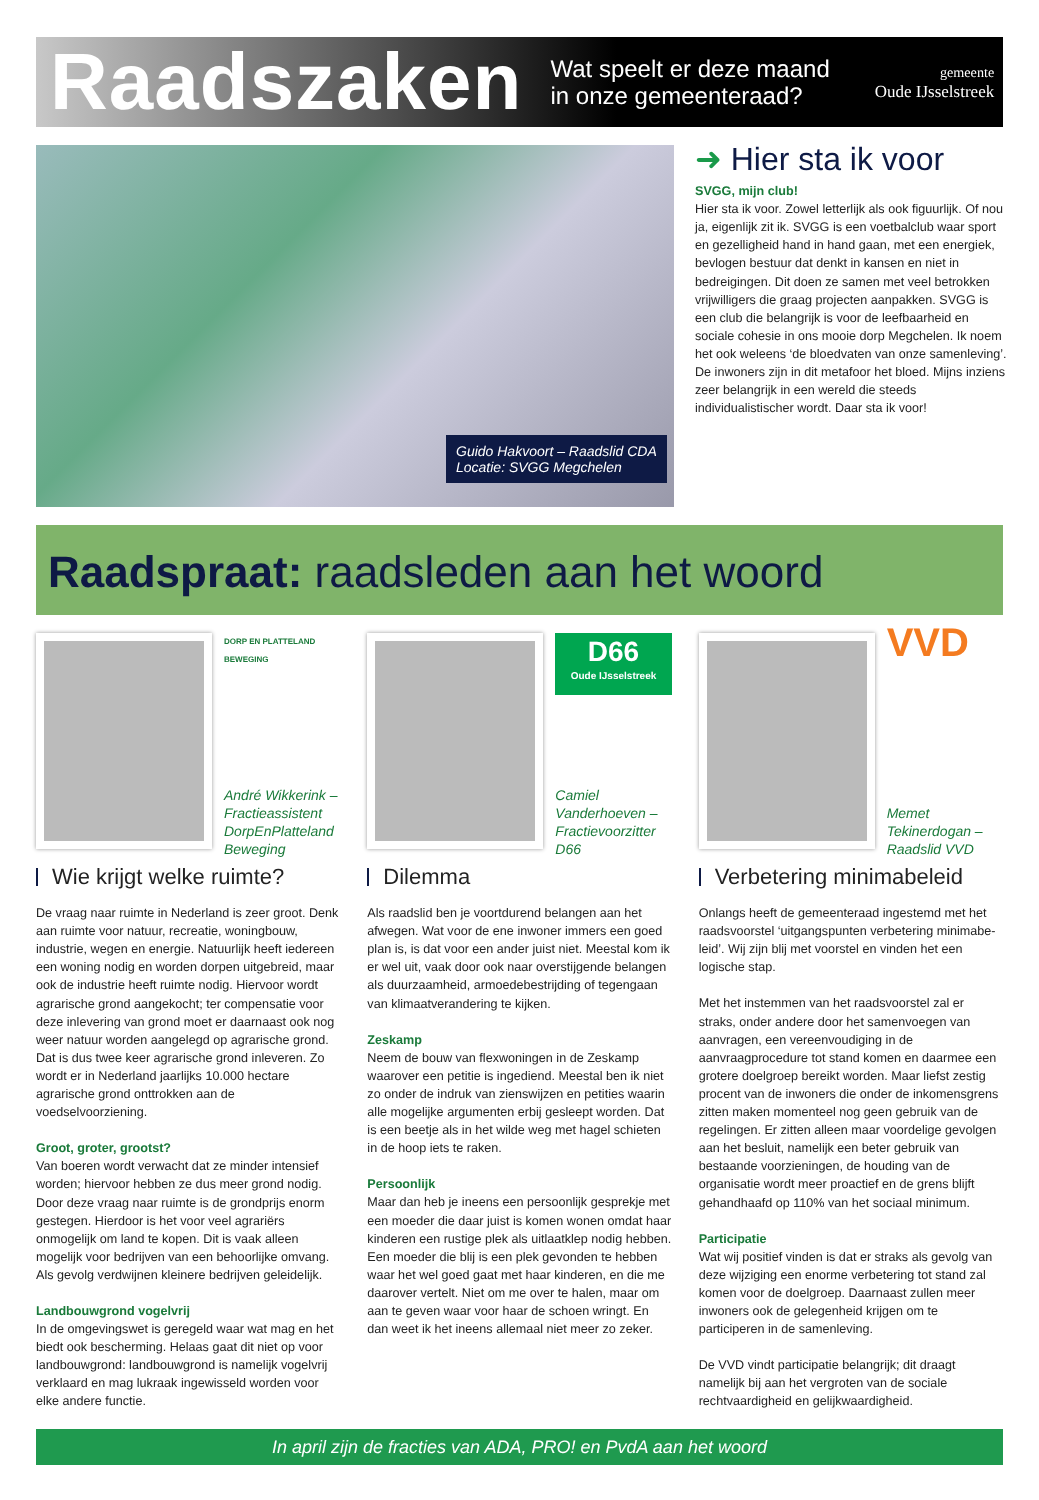Raadszaken
Wat speelt er deze maand
in onze gemeenteraad?
gemeente
Oude IJsselstreek
Guido Hakvoort – Raadslid CDA
Locatie: SVGG Megchelen
➜ Hier sta ik voor
SVGG, mijn club!
Hier sta ik voor. Zowel letterlijk als ook figuurlijk. Of nou ja, eigenlijk zit ik. SVGG is een voetbalclub waar sport en gezelligheid hand in hand gaan, met een energiek, bevlogen bestuur dat denkt in kansen en niet in bedreigingen. Dit doen ze samen met veel betrokken vrijwilligers die graag projecten aanpakken. SVGG is een club die belangrijk is voor de leefbaarheid en sociale cohesie in ons mooie dorp Megchelen. Ik noem het ook weleens ‘de bloedvaten van onze samenleving’. De inwoners zijn in dit metafoor het bloed. Mijns inziens zeer belangrijk in een wereld die steeds individualistischer wordt. Daar sta ik voor!
Raadspraat: raadsleden aan het woord
DORP EN PLATTELAND BEWEGING
André Wikkerink – Fractieassistent DorpEnPlatteland Beweging
Wie krijgt welke ruimte?
De vraag naar ruimte in Nederland is zeer groot. Denk aan ruimte voor natuur, recreatie, woningbouw, industrie, wegen en energie. Natuurlijk heeft iedereen een woning nodig en worden dorpen uitgebreid, maar ook de industrie heeft ruimte nodig. Hiervoor wordt agrarische grond aangekocht; ter compensatie voor deze inlevering van grond moet er daarnaast ook nog weer natuur worden aangelegd op agrarische grond. Dat is dus twee keer agrarische grond inleveren. Zo wordt er in Nederland jaarlijks 10.000 hectare agrarische grond onttrokken aan de voedselvoorziening.
Groot, groter, grootst?
Van boeren wordt verwacht dat ze minder intensief worden; hiervoor hebben ze dus meer grond nodig. Door deze vraag naar ruimte is de grondprijs enorm gestegen. Hierdoor is het voor veel agrariërs onmogelijk om land te kopen. Dit is vaak alleen mogelijk voor bedrijven van een behoorlijke omvang. Als gevolg verdwijnen kleinere bedrijven geleidelijk.
Landbouwgrond vogelvrij
In de omgevingswet is geregeld waar wat mag en het biedt ook bescherming. Helaas gaat dit niet op voor landbouwgrond: landbouwgrond is namelijk vogelvrij verklaard en mag lukraak ingewisseld worden voor elke andere functie.
D66
Oude IJsselstreek
Camiel Vanderhoeven – Fractievoorzitter D66
Dilemma
Als raadslid ben je voortdurend belangen aan het afwegen. Wat voor de ene inwoner immers een goed plan is, is dat voor een ander juist niet. Meestal kom ik er wel uit, vaak door ook naar overstijgende belangen als duurzaamheid, armoedebestrijding of tegengaan van klimaatverandering te kijken.
Zeskamp
Neem de bouw van flexwoningen in de Zeskamp waarover een petitie is ingediend. Meestal ben ik niet zo onder de indruk van zienswijzen en petities waarin alle mogelijke argumenten erbij gesleept worden. Dat is een beetje als in het wilde weg met hagel schieten in de hoop iets te raken.
Persoonlijk
Maar dan heb je ineens een persoonlijk gesprekje met een moeder die daar juist is komen wonen omdat haar kinderen een rustige plek als uitlaatklep nodig hebben. Een moeder die blij is een plek gevonden te hebben waar het wel goed gaat met haar kinderen, en die me daarover vertelt. Niet om me over te halen, maar om aan te geven waar voor haar de schoen wringt. En dan weet ik het ineens allemaal niet meer zo zeker.
VVD
Memet Tekinerdogan – Raadslid VVD
Verbetering minimabeleid
Onlangs heeft de gemeenteraad ingestemd met het raadsvoorstel ‘uitgangspunten verbetering minimabe-leid’. Wij zijn blij met voorstel en vinden het een logische stap.
Met het instemmen van het raadsvoorstel zal er straks, onder andere door het samenvoegen van aanvragen, een vereenvoudiging in de aanvraagprocedure tot stand komen en daarmee een grotere doelgroep bereikt worden. Maar liefst zestig procent van de inwoners die onder de inkomensgrens zitten maken momenteel nog geen gebruik van de regelingen. Er zitten alleen maar voordelige gevolgen aan het besluit, namelijk een beter gebruik van bestaande voorzieningen, de houding van de organisatie wordt meer proactief en de grens blijft gehandhaafd op 110% van het sociaal minimum.
Participatie
Wat wij positief vinden is dat er straks als gevolg van deze wijziging een enorme verbetering tot stand zal komen voor de doelgroep. Daarnaast zullen meer inwoners ook de gelegenheid krijgen om te participeren in de samenleving.
De VVD vindt participatie belangrijk; dit draagt namelijk bij aan het vergroten van de sociale rechtvaardigheid en gelijkwaardigheid.
In april zijn de fracties van ADA, PRO! en PvdA aan het woord